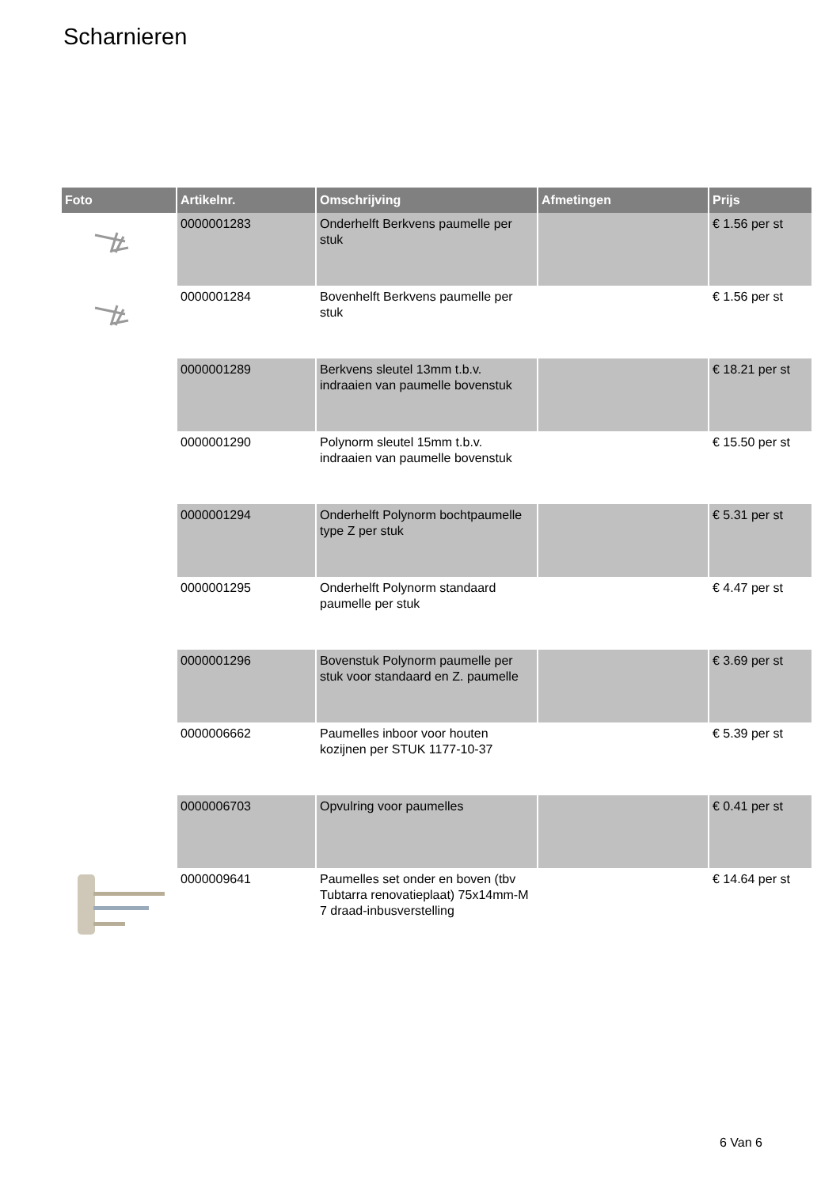Scharnieren
| Foto | Artikelnr. | Omschrijving | Afmetingen | Prijs |
| --- | --- | --- | --- | --- |
| | 0000001283 | Onderhelft Berkvens paumelle per stuk | | € 1.56 per st |
| | 0000001284 | Bovenhelft Berkvens paumelle per stuk | | € 1.56 per st |
| | 0000001289 | Berkvens sleutel 13mm t.b.v. indraaien van paumelle bovenstuk | | € 18.21 per st |
| | 0000001290 | Polynorm sleutel 15mm t.b.v. indraaien van paumelle bovenstuk | | € 15.50 per st |
| | 0000001294 | Onderhelft Polynorm bochtpaumelle type Z per stuk | | € 5.31 per st |
| | 0000001295 | Onderhelft Polynorm standaard paumelle per stuk | | € 4.47 per st |
| | 0000001296 | Bovenstuk Polynorm paumelle per stuk voor standaard en Z. paumelle | | € 3.69 per st |
| | 0000006662 | Paumelles inboor voor houten kozijnen per STUK 1177-10-37 | | € 5.39 per st |
| | 0000006703 | Opvulring voor paumelles | | € 0.41 per st |
| | 0000009641 | Paumelles set onder en boven (tbv Tubtarra renovatieplaat) 75x14mm-M 7 draad-inbusverstelling | | € 14.64 per st |
6 Van 6